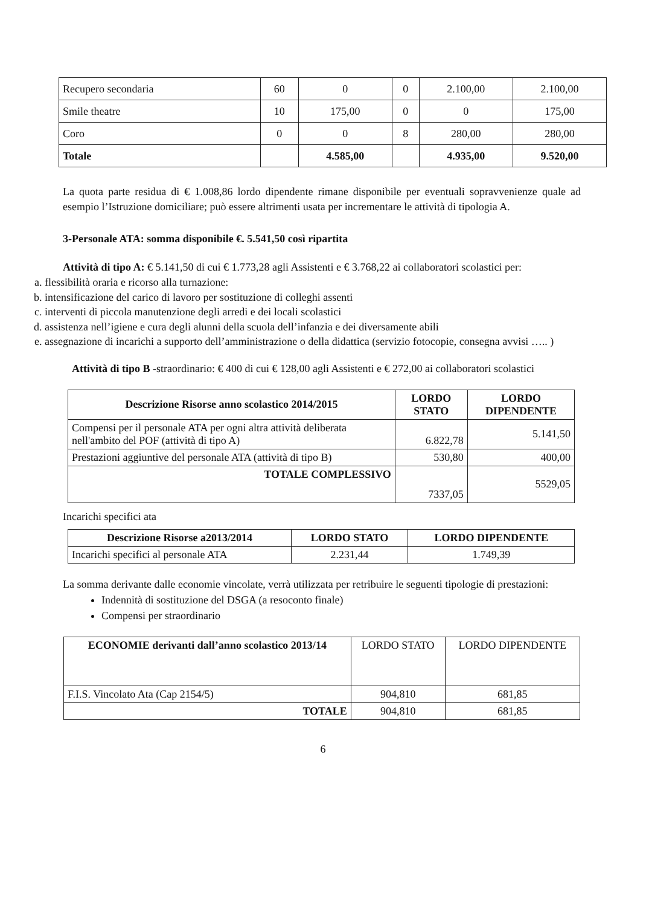| Recupero secondaria | 60 | 0 | 0 | 2.100,00 | 2.100,00 |
| Smile theatre | 10 | 175,00 | 0 | 0 | 175,00 |
| Coro | 0 | 0 | 8 | 280,00 | 280,00 |
| Totale | | 4.585,00 | | 4.935,00 | 9.520,00 |
La quota parte residua di € 1.008,86 lordo dipendente rimane disponibile per eventuali sopravvenienze quale ad esempio l’Istruzione domiciliare; può essere altrimenti usata per incrementare le attività di tipologia A.
3-Personale ATA: somma disponibile €. 5.541,50 così ripartita
Attività di tipo A: € 5.141,50 di cui € 1.773,28 agli Assistenti e € 3.768,22 ai collaboratori scolastici per:
a. flessibilità oraria e ricorso alla turnazione:
b. intensificazione del carico di lavoro per sostituzione di colleghi assenti
c. interventi di piccola manutenzione degli arredi e dei locali scolastici
d. assistenza nell’igiene e cura degli alunni della scuola dell’infanzia e dei diversamente abili
e. assegnazione di incarichi a supporto dell’amministrazione o della didattica (servizio fotocopie, consegna avvisi ….. )
Attività di tipo B -straordinario: € 400 di cui € 128,00 agli Assistenti e € 272,00 ai collaboratori scolastici
| Descrizione Risorse anno scolastico 2014/2015 | LORDO STATO | LORDO DIPENDENTE |
| --- | --- | --- |
| Compensi per il personale ATA per ogni altra attività deliberata nell'ambito del POF (attività di tipo A) | 6.822,78 | 5.141,50 |
| Prestazioni aggiuntive del personale ATA (attività di tipo B) | 530,80 | 400,00 |
| TOTALE COMPLESSIVO | 7337,05 | 5529,05 |
Incarichi specifici ata
| Descrizione Risorse a2013/2014 | LORDO STATO | LORDO DIPENDENTE |
| --- | --- | --- |
| Incarichi specifici al personale ATA | 2.231,44 | 1.749,39 |
La somma derivante dalle economie vincolate, verrà utilizzata per retribuire le seguenti tipologie di prestazioni:
Indennità di sostituzione del DSGA (a resoconto finale)
Compensi per straordinario
| ECONOMIE derivanti dall’anno scolastico 2013/14 | LORDO STATO | LORDO DIPENDENTE |
| F.I.S. Vincolato Ata (Cap 2154/5) | 904,810 | 681,85 |
| TOTALE | 904,810 | 681,85 |
6